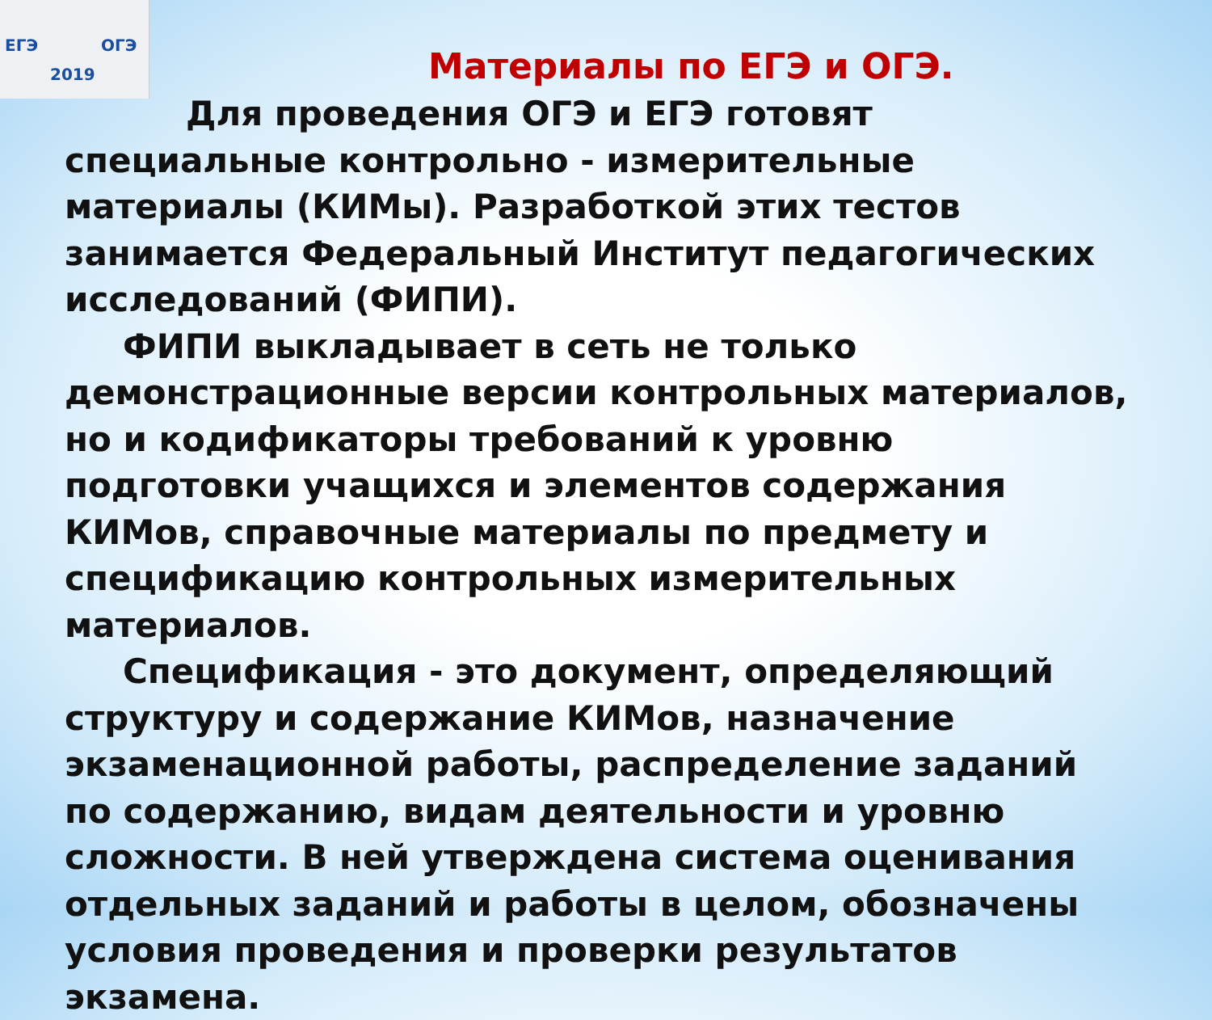ЕГЭ ОГЭ
2019
Материалы по ЕГЭ и ОГЭ.
Для проведения ОГЭ и ЕГЭ готовят специальные контрольно - измерительные материалы (КИМы). Разработкой этих тестов занимается Федеральный Институт педагогических исследований (ФИПИ).
ФИПИ выкладывает в сеть не только демонстрационные версии контрольных материалов, но и кодификаторы требований к уровню подготовки учащихся и элементов содержания КИМов, справочные материалы по предмету и спецификацию контрольных измерительных материалов.
Спецификация - это документ, определяющий структуру и содержание КИМов, назначение экзаменационной работы, распределение заданий по содержанию, видам деятельности и уровню сложности. В ней утверждена система оценивания отдельных заданий и работы в целом, обозначены условия проведения и проверки результатов экзамена.